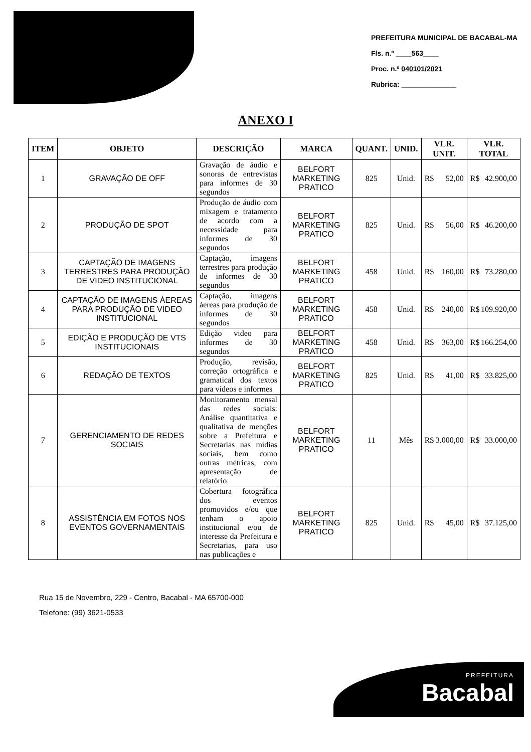PREFEITURA MUNICIPAL DE BACABAL-MA
Fls. n.º ____563____
Proc. n.º 040101/2021
Rubrica: ______________
ANEXO I
| ITEM | OBJETO | DESCRIÇÃO | MARCA | QUANT. | UNID. | VLR. UNIT. | VLR. TOTAL |
| --- | --- | --- | --- | --- | --- | --- | --- |
| 1 | GRAVAÇÃO DE OFF | Gravação de áudio e sonoras de entrevistas para informes de 30 segundos | BELFORT MARKETING PRATICO | 825 | Unid. | R$ 52,00 | R$ 42.900,00 |
| 2 | PRODUÇÃO DE SPOT | Produção de áudio com mixagem e tratamento de acordo com a necessidade para informes de 30 segundos | BELFORT MARKETING PRATICO | 825 | Unid. | R$ 56,00 | R$ 46.200,00 |
| 3 | CAPTAÇÃO DE IMAGENS TERRESTRES PARA PRODUÇÃO DE VIDEO INSTITUCIONAL | Captação, imagens terrestres para produção de informes de 30 segundos | BELFORT MARKETING PRATICO | 458 | Unid. | R$ 160,00 | R$ 73.280,00 |
| 4 | CAPTAÇÃO DE IMAGENS ÁEREAS PARA PRODUÇÃO DE VIDEO INSTITUCIONAL | Captação, imagens áereas para produção de informes de 30 segundos | BELFORT MARKETING PRATICO | 458 | Unid. | R$ 240,00 | R$ 109.920,00 |
| 5 | EDIÇÃO E PRODUÇÃO DE VTS INSTITUCIONAIS | Edição video para informes de 30 segundos | BELFORT MARKETING PRATICO | 458 | Unid. | R$ 363,00 | R$ 166.254,00 |
| 6 | REDAÇÃO DE TEXTOS | Produção, revisão, correção ortográfica e gramatical dos textos para vídeos e informes | BELFORT MARKETING PRATICO | 825 | Unid. | R$ 41,00 | R$ 33.825,00 |
| 7 | GERENCIAMENTO DE REDES SOCIAIS | Monitoramento mensal das redes sociais: Análise quantitativa e qualitativa de menções sobre a Prefeitura e Secretarias nas mídias sociais, bem como outras métricas, com apresentação de relatório | BELFORT MARKETING PRATICO | 11 | Mês | R$ 3.000,00 | R$ 33.000,00 |
| 8 | ASSISTÊNCIA EM FOTOS NOS EVENTOS GOVERNAMENTAIS | Cobertura fotográfica dos eventos promovidos e/ou que tenham o apoio institucional e/ou de interesse da Prefeitura e Secretarias, para uso nas publicações e | BELFORT MARKETING PRATICO | 825 | Unid. | R$ 45,00 | R$ 37.125,00 |
Rua 15 de Novembro, 229 - Centro, Bacabal - MA 65700-000
Telefone: (99) 3621-0533
PREFEITURA
Bacabal